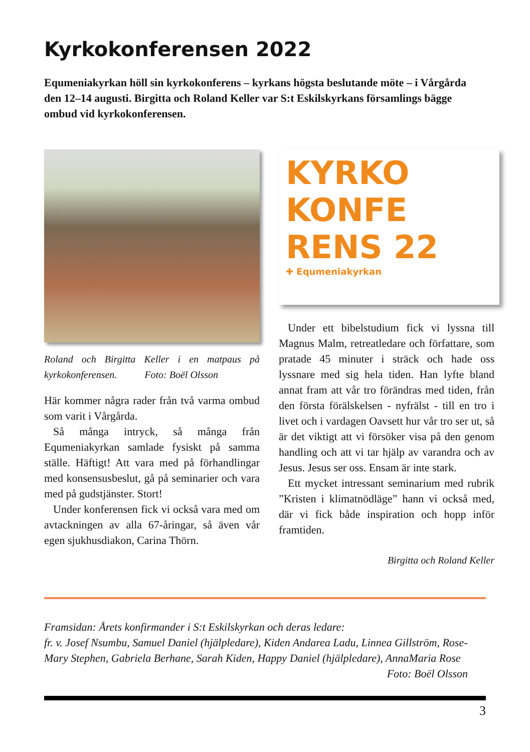Kyrkokonferensen 2022
Equmeniakyrkan höll sin kyrkokonferens – kyrkans högsta beslutande möte – i Vårgårda den 12–14 augusti. Birgitta och Roland Keller var S:t Eskilskyrkans församlings bägge ombud vid kyrkokonferensen.
Roland och Birgitta Keller i en matpaus på kyrkokonferensen. Foto: Boël Olsson
Här kommer några rader från två varma ombud som varit i Vårgårda.
Så många intryck, så många från Equmeniakyrkan samlade fysiskt på samma ställe. Häftigt! Att vara med på förhandlingar med konsensusbeslut, gå på seminarier och vara med på gudstjänster. Stort!
Under konferensen fick vi också vara med om avtackningen av alla 67-åringar, så även vår egen sjukhusdiakon, Carina Thörn.
KYRKO
KONFE
RENS 22
✚ Equmeniakyrkan
Under ett bibelstudium fick vi lyssna till Magnus Malm, retreatledare och författare, som pratade 45 minuter i sträck och hade oss lyssnare med sig hela tiden. Han lyfte bland annat fram att vår tro förändras med tiden, från den första förälskelsen - nyfrälst - till en tro i livet och i vardagen Oavsett hur vår tro ser ut, så är det viktigt att vi försöker visa på den genom handling och att vi tar hjälp av varandra och av Jesus. Jesus ser oss. Ensam är inte stark.
Ett mycket intressant seminarium med rubrik ”Kristen i klimatnödläge” hann vi också med, där vi fick både inspiration och hopp inför framtiden.
Birgitta och Roland Keller
Framsidan: Årets konfirmander i S:t Eskilskyrkan och deras ledare:
fr. v. Josef Nsumbu, Samuel Daniel (hjälpledare), Kiden Andarea Ladu, Linnea Gillström, Rose-Mary Stephen, Gabriela Berhane, Sarah Kiden, Happy Daniel (hjälpledare), AnnaMaria Rose Foto: Boël Olsson
3